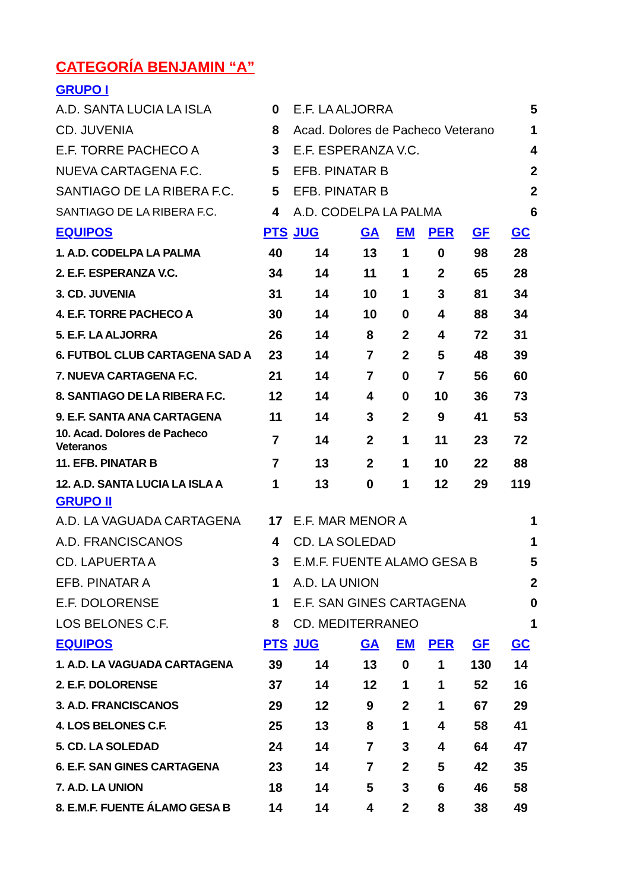CATEGORÍA BENJAMIN “A”
GRUPO I
| A.D. SANTA LUCIA LA ISLA | 0 | E.F. LA ALJORRA | 5 |
| CD. JUVENIA | 8 | Acad. Dolores de Pacheco Veterano | 1 |
| E.F. TORRE PACHECO A | 3 | E.F. ESPERANZA V.C. | 4 |
| NUEVA CARTAGENA F.C. | 5 | EFB. PINATAR B | 2 |
| SANTIAGO DE LA RIBERA F.C. | 5 | EFB. PINATAR B | 2 |
| SANTIAGO DE LA RIBERA F.C. | 4 | A.D. CODELPA LA PALMA | 6 |
| EQUIPOS | PTS | JUG | GA | EM | PER | GF | GC |
| --- | --- | --- | --- | --- | --- | --- | --- |
| 1. A.D. CODELPA LA PALMA | 40 | 14 | 13 | 1 | 0 | 98 | 28 |
| 2. E.F. ESPERANZA V.C. | 34 | 14 | 11 | 1 | 2 | 65 | 28 |
| 3. CD. JUVENIA | 31 | 14 | 10 | 1 | 3 | 81 | 34 |
| 4. E.F. TORRE PACHECO A | 30 | 14 | 10 | 0 | 4 | 88 | 34 |
| 5. E.F. LA ALJORRA | 26 | 14 | 8 | 2 | 4 | 72 | 31 |
| 6. FUTBOL CLUB CARTAGENA SAD A | 23 | 14 | 7 | 2 | 5 | 48 | 39 |
| 7. NUEVA CARTAGENA F.C. | 21 | 14 | 7 | 0 | 7 | 56 | 60 |
| 8. SANTIAGO DE LA RIBERA F.C. | 12 | 14 | 4 | 0 | 10 | 36 | 73 |
| 9. E.F. SANTA ANA CARTAGENA | 11 | 14 | 3 | 2 | 9 | 41 | 53 |
| 10. Acad. Dolores de Pacheco Veteranos | 7 | 14 | 2 | 1 | 11 | 23 | 72 |
| 11. EFB. PINATAR B | 7 | 13 | 2 | 1 | 10 | 22 | 88 |
| 12. A.D. SANTA LUCIA LA ISLA A | 1 | 13 | 0 | 1 | 12 | 29 | 119 |
GRUPO II
| A.D. LA VAGUADA CARTAGENA | 17 | E.F. MAR MENOR A | 1 |
| A.D. FRANCISCANOS | 4 | CD. LA SOLEDAD | 1 |
| CD. LAPUERTA A | 3 | E.M.F. FUENTE ALAMO GESA B | 5 |
| EFB. PINATAR A | 1 | A.D. LA UNION | 2 |
| E.F. DOLORENSE | 1 | E.F. SAN GINES CARTAGENA | 0 |
| LOS BELONES C.F. | 8 | CD. MEDITERRANEO | 1 |
| EQUIPOS | PTS | JUG | GA | EM | PER | GF | GC |
| --- | --- | --- | --- | --- | --- | --- | --- |
| 1. A.D. LA VAGUADA CARTAGENA | 39 | 14 | 13 | 0 | 1 | 130 | 14 |
| 2. E.F. DOLORENSE | 37 | 14 | 12 | 1 | 1 | 52 | 16 |
| 3. A.D. FRANCISCANOS | 29 | 12 | 9 | 2 | 1 | 67 | 29 |
| 4. LOS BELONES C.F. | 25 | 13 | 8 | 1 | 4 | 58 | 41 |
| 5. CD. LA SOLEDAD | 24 | 14 | 7 | 3 | 4 | 64 | 47 |
| 6. E.F. SAN GINES CARTAGENA | 23 | 14 | 7 | 2 | 5 | 42 | 35 |
| 7. A.D. LA UNION | 18 | 14 | 5 | 3 | 6 | 46 | 58 |
| 8. E.M.F. FUENTE ÁLAMO GESA B | 14 | 14 | 4 | 2 | 8 | 38 | 49 |